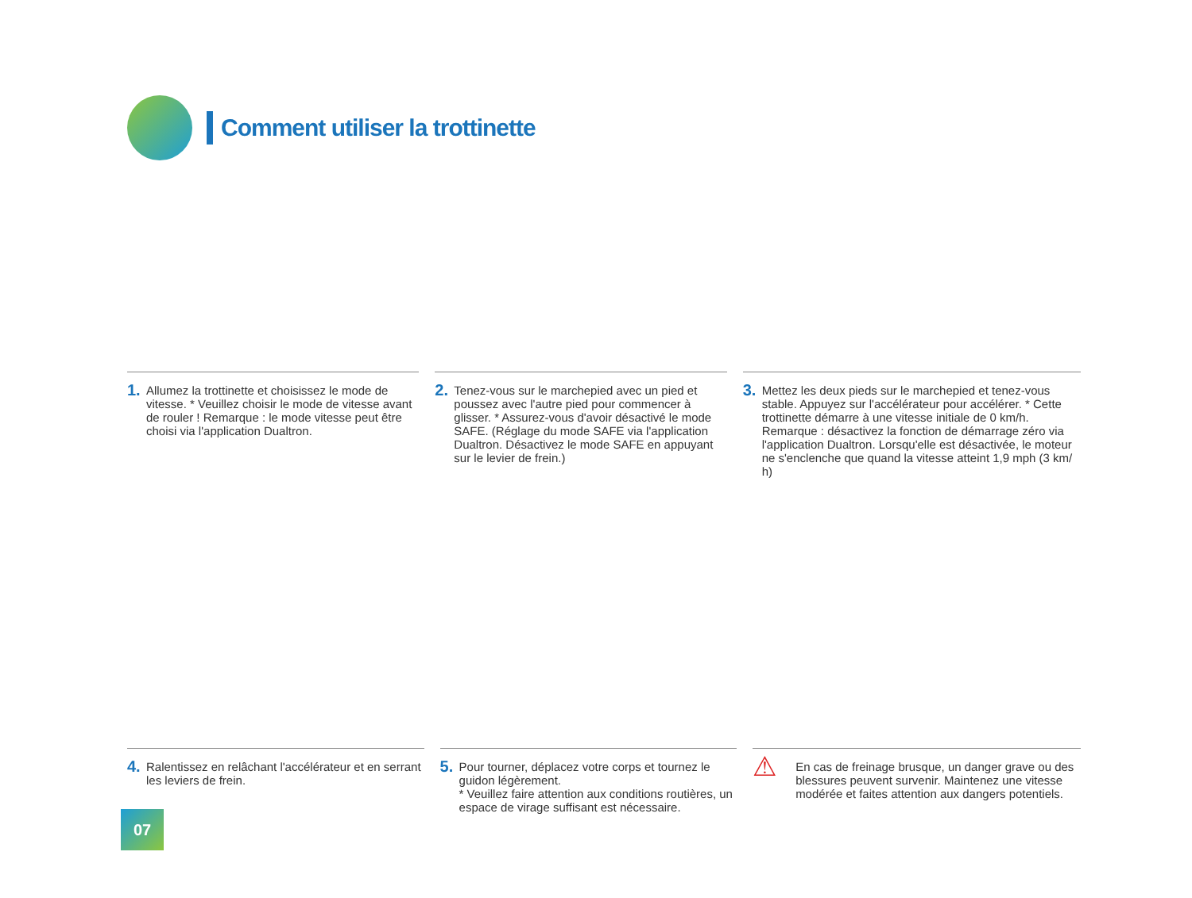Comment utiliser la trottinette
1.
Allumez la trottinette et choisissez le mode de vitesse. * Veuillez choisir le mode de vitesse avant de rouler ! Remarque : le mode vitesse peut être choisi via l'application Dualtron.
2.
Tenez-vous sur le marchepied avec un pied et poussez avec l'autre pied pour commencer à glisser. * Assurez-vous d'avoir désactivé le mode SAFE. (Réglage du mode SAFE via l'application Dualtron. Désactivez le mode SAFE en appuyant sur le levier de frein.)
3.
Mettez les deux pieds sur le marchepied et tenez-vous stable. Appuyez sur l'accélérateur pour accélérer. * Cette trottinette démarre à une vitesse initiale de 0 km/h. Remarque : désactivez la fonction de démarrage zéro via l'application Dualtron. Lorsqu'elle est désactivée, le moteur ne s'enclenche que quand la vitesse atteint 1,9 mph (3 km/ h)
4.
Ralentissez en relâchant l'accélérateur et en serrant les leviers de frein.
5.
Pour tourner, déplacez votre corps et tournez le guidon légèrement.
* Veuillez faire attention aux conditions routières, un espace de virage suffisant est nécessaire.
⚠
En cas de freinage brusque, un danger grave ou des blessures peuvent survenir. Maintenez une vitesse modérée et faites attention aux dangers potentiels.
07